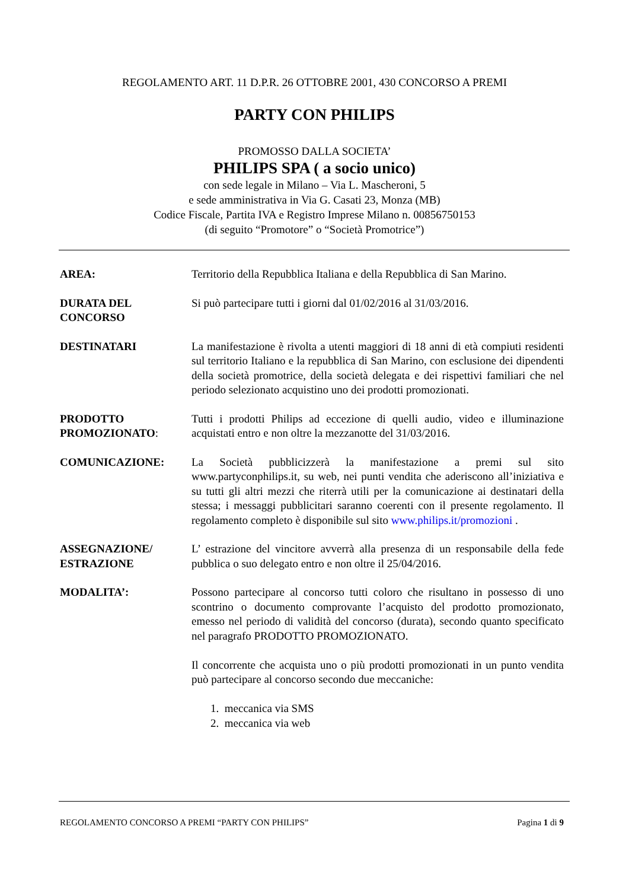REGOLAMENTO ART. 11 D.P.R. 26 OTTOBRE 2001, 430 CONCORSO A PREMI
PARTY CON PHILIPS
PROMOSSO DALLA SOCIETA’
PHILIPS SPA ( a socio unico)
con sede legale in Milano – Via L. Mascheroni, 5
e sede amministrativa in Via G. Casati 23, Monza (MB)
Codice Fiscale, Partita IVA e Registro Imprese Milano n. 00856750153
(di seguito “Promotore” o “Società Promotrice”)
AREA: Territorio della Repubblica Italiana e della Repubblica di San Marino.
DURATA DEL
CONCORSO
Si può partecipare tutti i giorni dal 01/02/2016 al 31/03/2016.
DESTINATARI La manifestazione è rivolta a utenti maggiori di 18 anni di età compiuti residenti sul territorio Italiano e la repubblica di San Marino, con esclusione dei dipendenti della società promotrice, della società delegata e dei rispettivi familiari che nel periodo selezionato acquistino uno dei prodotti promozionati.
PRODOTTO
PROMOZIONATO:
Tutti i prodotti Philips ad eccezione di quelli audio, video e illuminazione acquistati entro e non oltre la mezzanotte del 31/03/2016.
COMUNICAZIONE: La Società pubblicizzerà la manifestazione a premi sul sito www.partyconphilips.it, su web, nei punti vendita che aderiscono all’iniziativa e su tutti gli altri mezzi che riterrà utili per la comunicazione ai destinatari della stessa; i messaggi pubblicitari saranno coerenti con il presente regolamento. Il regolamento completo è disponibile sul sito www.philips.it/promozioni .
ASSEGNAZIONE/
ESTRAZIONE
L’ estrazione del vincitore avverrà alla presenza di un responsabile della fede pubblica o suo delegato entro e non oltre il 25/04/2016.
MODALITA’: Possono partecipare al concorso tutti coloro che risultano in possesso di uno scontrino o documento comprovante l’acquisto del prodotto promozionato, emesso nel periodo di validità del concorso (durata), secondo quanto specificato nel paragrafo PRODOTTO PROMOZIONATO.
Il concorrente che acquista uno o più prodotti promozionati in un punto vendita può partecipare al concorso secondo due meccaniche:
1. meccanica via SMS
2. meccanica via web
REGOLAMENTO CONCORSO A PREMI “PARTY CON PHILIPS” Pagina 1 di 9